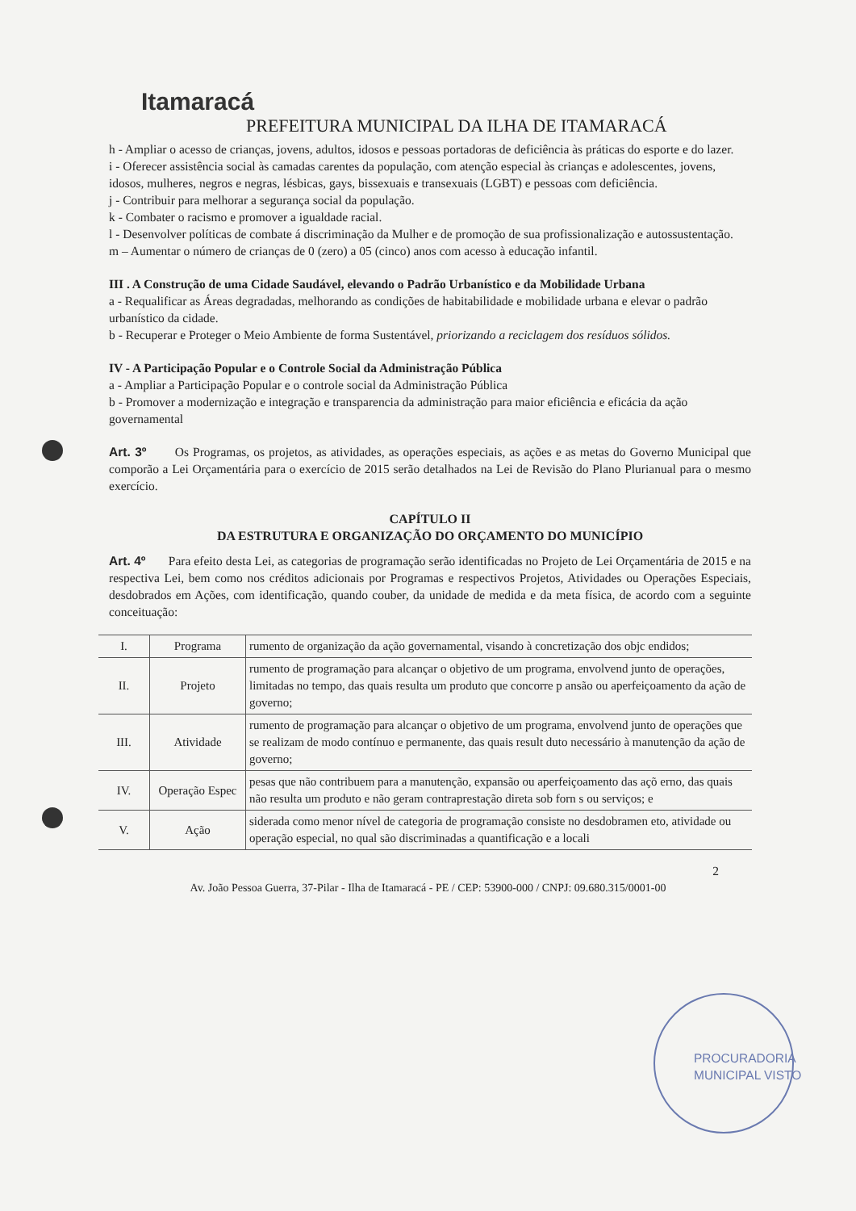Itamaracá
PREFEITURA MUNICIPAL DA ILHA DE ITAMARACÁ
h - Ampliar o acesso de crianças, jovens, adultos, idosos e pessoas portadoras de deficiência às práticas do esporte e do lazer.
i - Oferecer assistência social às camadas carentes da população, com atenção especial às crianças e adolescentes, jovens, idosos, mulheres, negros e negras, lésbicas, gays, bissexuais e transexuais (LGBT) e pessoas com deficiência.
j - Contribuir para melhorar a segurança social da população.
k - Combater o racismo e promover a igualdade racial.
l - Desenvolver políticas de combate á discriminação da Mulher e de promoção de sua profissionalização e autossustentação.
m – Aumentar o número de crianças de 0 (zero) a 05 (cinco) anos com acesso à educação infantil.
III . A Construção de uma Cidade Saudável, elevando o Padrão Urbanístico e da Mobilidade Urbana
a - Requalificar as Áreas degradadas, melhorando as condições de habitabilidade e mobilidade urbana e elevar o padrão urbanístico da cidade.
b - Recuperar e Proteger o Meio Ambiente de forma Sustentável, priorizando a reciclagem dos resíduos sólidos.
IV - A Participação Popular e o Controle Social da Administração Pública
a - Ampliar a Participação Popular e o controle social da Administração Pública
b - Promover a modernização e integração e transparencia da administração para maior eficiência e eficácia da ação governamental
Art. 3º Os Programas, os projetos, as atividades, as operações especiais, as ações e as metas do Governo Municipal que comporão a Lei Orçamentária para o exercício de 2015 serão detalhados na Lei de Revisão do Plano Plurianual para o mesmo exercício.
CAPÍTULO II
DA ESTRUTURA E ORGANIZAÇÃO DO ORÇAMENTO DO MUNICÍPIO
Art. 4º Para efeito desta Lei, as categorias de programação serão identificadas no Projeto de Lei Orçamentária de 2015 e na respectiva Lei, bem como nos créditos adicionais por Programas e respectivos Projetos, Atividades ou Operações Especiais, desdobrados em Ações, com identificação, quando couber, da unidade de medida e da meta física, de acordo com a seguinte conceituação:
| I. | Programa | rumento de organização da ação governamental, visando à concretização dos objc endidos; |
| II. | Projeto | rumento de programação para alcançar o objetivo de um programa, envolvend junto de operações, limitadas no tempo, das quais resulta um produto que concorre p ansão ou aperfeiçoamento da ação de governo; |
| III. | Atividade | rumento de programação para alcançar o objetivo de um programa, envolvend junto de operações que se realizam de modo contínuo e permanente, das quais result duto necessário à manutenção da ação de governo; |
| IV. | Operação Espec | pesas que não contribuem para a manutenção, expansão ou aperfeiçoamento das açõ erno, das quais não resulta um produto e não geram contraprestação direta sob forn s ou serviços; e |
| V. | Ação | siderada como menor nível de categoria de programação consiste no desdobramen eto, atividade ou operação especial, no qual são discriminadas a quantificação e a locali |
2
Av. João Pessoa Guerra, 37-Pilar - Ilha de Itamaracá - PE / CEP: 53900-000 / CNPJ: 09.680.315/0001-00
PROCURADORIA MUNICIPAL VISTO